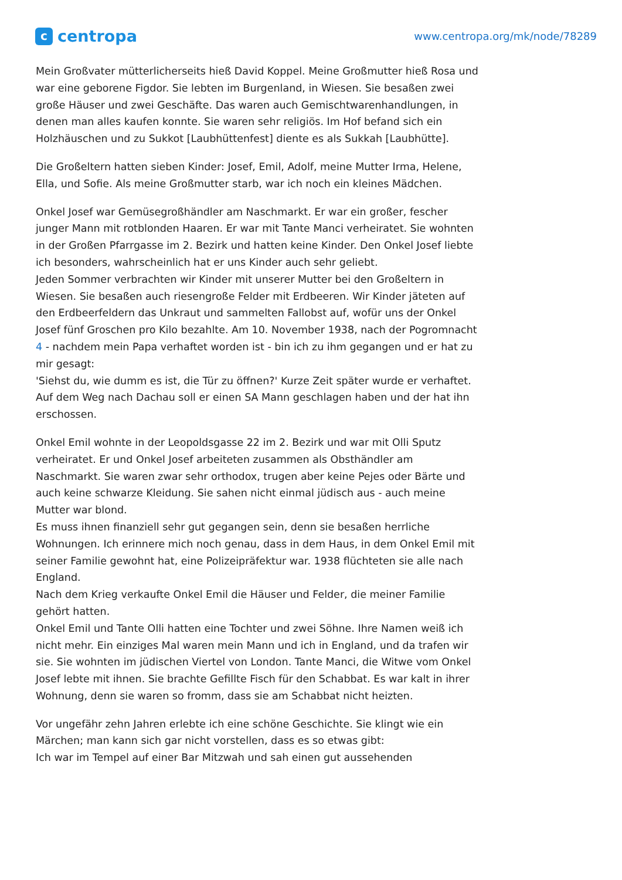ccentropa
www.centropa.org/mk/node/78289
Mein Großvater mütterlicherseits hieß David Koppel. Meine Großmutter hieß Rosa und war eine geborene Figdor. Sie lebten im Burgenland, in Wiesen. Sie besaßen zwei große Häuser und zwei Geschäfte. Das waren auch Gemischtwarenhandlungen, in denen man alles kaufen konnte. Sie waren sehr religiös. Im Hof befand sich ein Holzhäuschen und zu Sukkot [Laubhüttenfest] diente es als Sukkah [Laubhütte].
Die Großeltern hatten sieben Kinder: Josef, Emil, Adolf, meine Mutter Irma, Helene, Ella, und Sofie. Als meine Großmutter starb, war ich noch ein kleines Mädchen.
Onkel Josef war Gemüsegroßhändler am Naschmarkt. Er war ein großer, fescher junger Mann mit rotblonden Haaren. Er war mit Tante Manci verheiratet. Sie wohnten in der Großen Pfarrgasse im 2. Bezirk und hatten keine Kinder. Den Onkel Josef liebte ich besonders, wahrscheinlich hat er uns Kinder auch sehr geliebt.
Jeden Sommer verbrachten wir Kinder mit unserer Mutter bei den Großeltern in Wiesen. Sie besaßen auch riesengroße Felder mit Erdbeeren. Wir Kinder jäteten auf den Erdbeerfeldern das Unkraut und sammelten Fallobst auf, wofür uns der Onkel Josef fünf Groschen pro Kilo bezahlte. Am 10. November 1938, nach der Pogromnacht 4 - nachdem mein Papa verhaftet worden ist - bin ich zu ihm gegangen und er hat zu mir gesagt:
'Siehst du, wie dumm es ist, die Tür zu öffnen?' Kurze Zeit später wurde er verhaftet. Auf dem Weg nach Dachau soll er einen SA Mann geschlagen haben und der hat ihn erschossen.
Onkel Emil wohnte in der Leopoldsgasse 22 im 2. Bezirk und war mit Olli Sputz verheiratet. Er und Onkel Josef arbeiteten zusammen als Obsthändler am Naschmarkt. Sie waren zwar sehr orthodox, trugen aber keine Pejes oder Bärte und auch keine schwarze Kleidung. Sie sahen nicht einmal jüdisch aus - auch meine Mutter war blond.
Es muss ihnen finanziell sehr gut gegangen sein, denn sie besaßen herrliche Wohnungen. Ich erinnere mich noch genau, dass in dem Haus, in dem Onkel Emil mit seiner Familie gewohnt hat, eine Polizeipräfektur war. 1938 flüchteten sie alle nach England.
Nach dem Krieg verkaufte Onkel Emil die Häuser und Felder, die meiner Familie gehört hatten.
Onkel Emil und Tante Olli hatten eine Tochter und zwei Söhne. Ihre Namen weiß ich nicht mehr. Ein einziges Mal waren mein Mann und ich in England, und da trafen wir sie. Sie wohnten im jüdischen Viertel von London. Tante Manci, die Witwe vom Onkel Josef lebte mit ihnen. Sie brachte Gefillte Fisch für den Schabbat. Es war kalt in ihrer Wohnung, denn sie waren so fromm, dass sie am Schabbat nicht heizten.
Vor ungefähr zehn Jahren erlebte ich eine schöne Geschichte. Sie klingt wie ein Märchen; man kann sich gar nicht vorstellen, dass es so etwas gibt:
Ich war im Tempel auf einer Bar Mitzwah und sah einen gut aussehenden